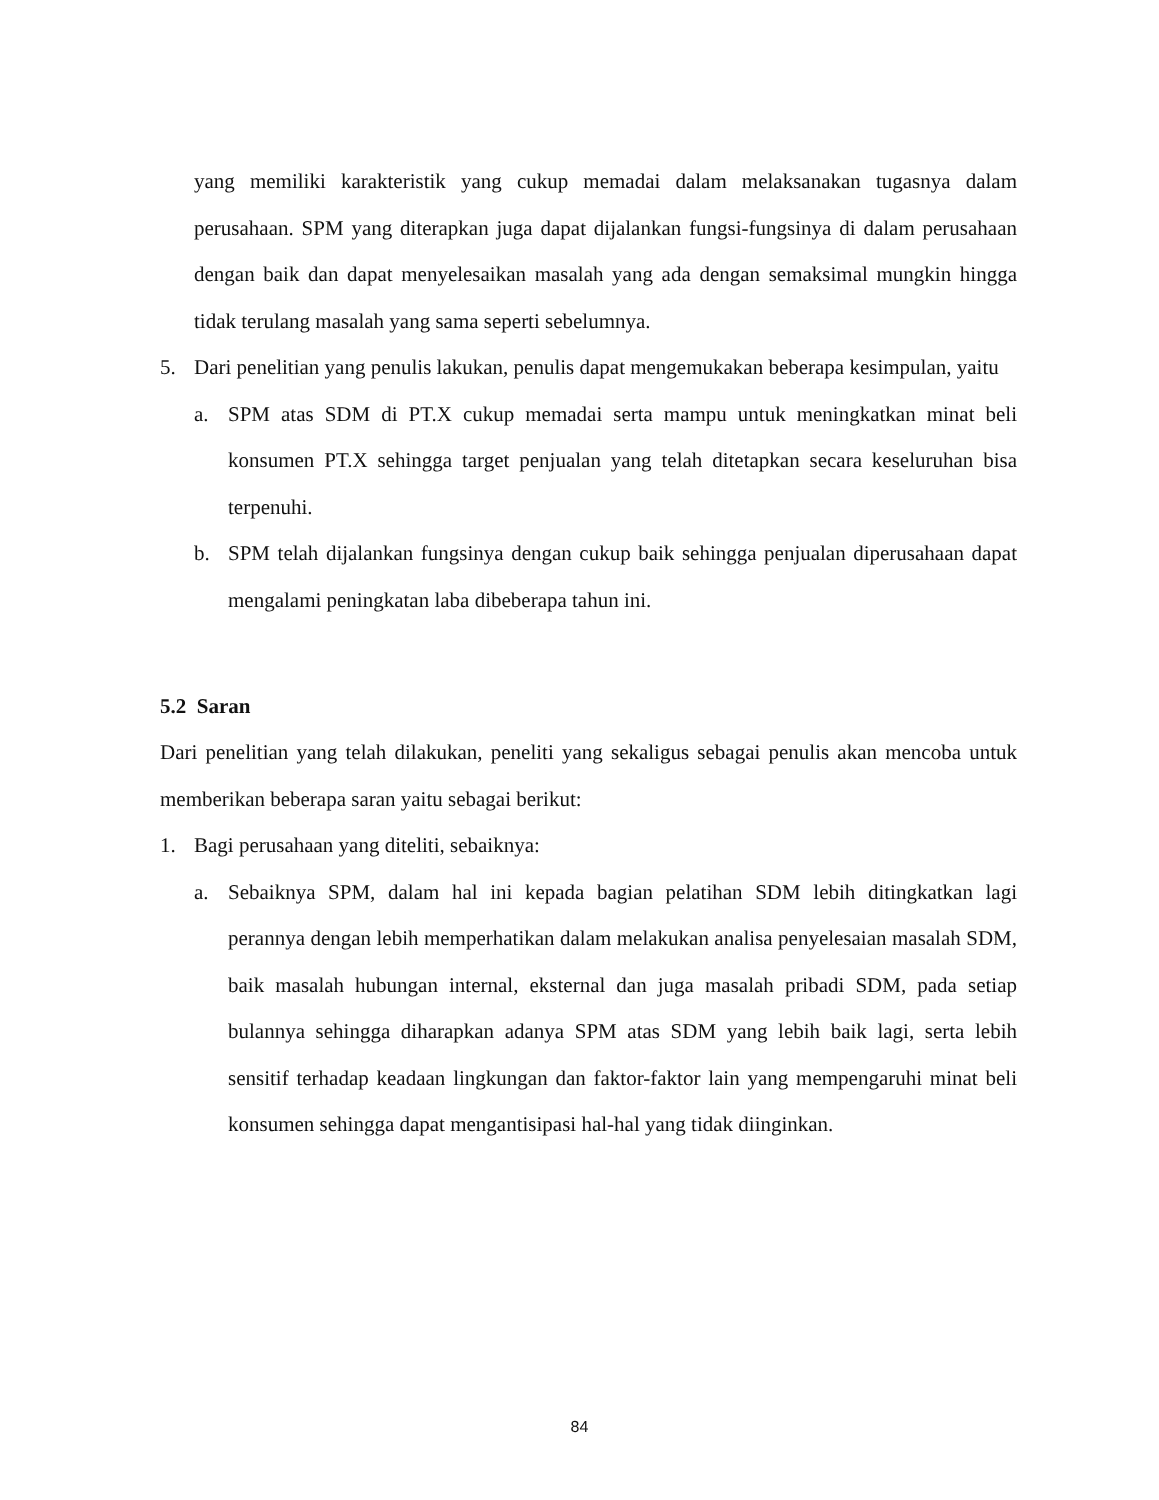yang memiliki karakteristik yang cukup memadai dalam melaksanakan tugasnya dalam perusahaan. SPM yang diterapkan juga dapat dijalankan fungsi-fungsinya di dalam perusahaan dengan baik dan dapat menyelesaikan masalah yang ada dengan semaksimal mungkin hingga tidak terulang masalah yang sama seperti sebelumnya.
5. Dari penelitian yang penulis lakukan, penulis dapat mengemukakan beberapa kesimpulan, yaitu
a. SPM atas SDM di PT.X cukup memadai serta mampu untuk meningkatkan minat beli konsumen PT.X sehingga target penjualan yang telah ditetapkan secara keseluruhan bisa terpenuhi.
b. SPM telah dijalankan fungsinya dengan cukup baik sehingga penjualan diperusahaan dapat mengalami peningkatan laba dibeberapa tahun ini.
5.2 Saran
Dari penelitian yang telah dilakukan, peneliti yang sekaligus sebagai penulis akan mencoba untuk memberikan beberapa saran yaitu sebagai berikut:
1. Bagi perusahaan yang diteliti, sebaiknya:
a. Sebaiknya SPM, dalam hal ini kepada bagian pelatihan SDM lebih ditingkatkan lagi perannya dengan lebih memperhatikan dalam melakukan analisa penyelesaian masalah SDM, baik masalah hubungan internal, eksternal dan juga masalah pribadi SDM, pada setiap bulannya sehingga diharapkan adanya SPM atas SDM yang lebih baik lagi, serta lebih sensitif terhadap keadaan lingkungan dan faktor-faktor lain yang mempengaruhi minat beli konsumen sehingga dapat mengantisipasi hal-hal yang tidak diinginkan.
84